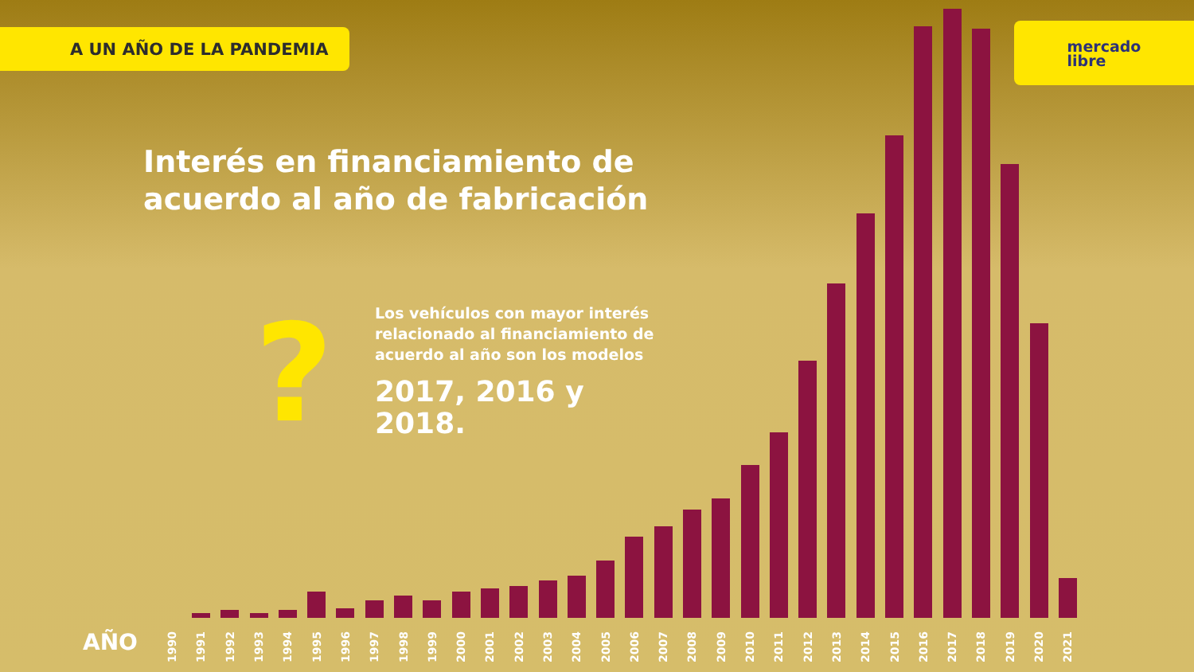A UN AÑO DE LA PANDEMIA
mercado
libre
Interés en financiamiento de
acuerdo al año de fabricación
?
Los vehículos con mayor interés relacionado al financiamiento de acuerdo al año son los modelos
2017, 2016 y 2018.
AÑO
1990
1991
1992
1993
1994
1995
1996
1997
1998
1999
2000
2001
2002
2003
2004
2005
2006
2007
2008
2009
2010
2011
2012
2013
2014
2015
2016
2017
2018
2019
2020
2021